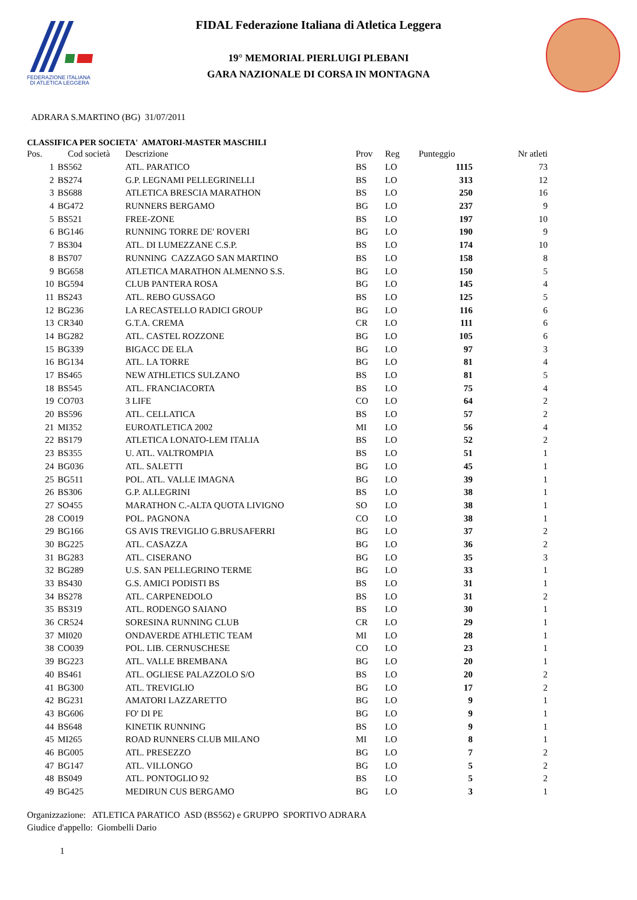FEDERAZIONE ITALIANA
DI ATLETICA LEGGERA
FIDAL Federazione Italiana di Atletica Leggera
19° MEMORIAL PIERLUIGI PLEBANI
GARA NAZIONALE DI CORSA IN MONTAGNA
ADRARA S.MARTINO (BG) 31/07/2011
CLASSIFICA PER SOCIETA' AMATORI-MASTER MASCHILI
| Pos. | Cod società | Descrizione | Prov | Reg | Punteggio | Nr atleti |
| --- | --- | --- | --- | --- | --- | --- |
| 1 | BS562 | ATL. PARATICO | BS | LO | 1115 | 73 |
| 2 | BS274 | G.P. LEGNAMI PELLEGRINELLI | BS | LO | 313 | 12 |
| 3 | BS688 | ATLETICA BRESCIA MARATHON | BS | LO | 250 | 16 |
| 4 | BG472 | RUNNERS BERGAMO | BG | LO | 237 | 9 |
| 5 | BS521 | FREE-ZONE | BS | LO | 197 | 10 |
| 6 | BG146 | RUNNING TORRE DE' ROVERI | BG | LO | 190 | 9 |
| 7 | BS304 | ATL. DI LUMEZZANE C.S.P. | BS | LO | 174 | 10 |
| 8 | BS707 | RUNNING CAZZAGO SAN MARTINO | BS | LO | 158 | 8 |
| 9 | BG658 | ATLETICA MARATHON ALMENNO S.S. | BG | LO | 150 | 5 |
| 10 | BG594 | CLUB PANTERA ROSA | BG | LO | 145 | 4 |
| 11 | BS243 | ATL. REBO GUSSAGO | BS | LO | 125 | 5 |
| 12 | BG236 | LA RECASTELLO RADICI GROUP | BG | LO | 116 | 6 |
| 13 | CR340 | G.T.A. CREMA | CR | LO | 111 | 6 |
| 14 | BG282 | ATL. CASTEL ROZZONE | BG | LO | 105 | 6 |
| 15 | BG339 | BIGACC DE ELA | BG | LO | 97 | 3 |
| 16 | BG134 | ATL. LA TORRE | BG | LO | 81 | 4 |
| 17 | BS465 | NEW ATHLETICS SULZANO | BS | LO | 81 | 5 |
| 18 | BS545 | ATL. FRANCIACORTA | BS | LO | 75 | 4 |
| 19 | CO703 | 3 LIFE | CO | LO | 64 | 2 |
| 20 | BS596 | ATL. CELLATICA | BS | LO | 57 | 2 |
| 21 | MI352 | EUROATLETICA 2002 | MI | LO | 56 | 4 |
| 22 | BS179 | ATLETICA LONATO-LEM ITALIA | BS | LO | 52 | 2 |
| 23 | BS355 | U. ATL. VALTROMPIA | BS | LO | 51 | 1 |
| 24 | BG036 | ATL. SALETTI | BG | LO | 45 | 1 |
| 25 | BG511 | POL. ATL. VALLE IMAGNA | BG | LO | 39 | 1 |
| 26 | BS306 | G.P. ALLEGRINI | BS | LO | 38 | 1 |
| 27 | SO455 | MARATHON C.-ALTA QUOTA LIVIGNO | SO | LO | 38 | 1 |
| 28 | CO019 | POL. PAGNONA | CO | LO | 38 | 1 |
| 29 | BG166 | GS AVIS TREVIGLIO G.BRUSAFERRI | BG | LO | 37 | 2 |
| 30 | BG225 | ATL. CASAZZA | BG | LO | 36 | 2 |
| 31 | BG283 | ATL. CISERANO | BG | LO | 35 | 3 |
| 32 | BG289 | U.S. SAN PELLEGRINO TERME | BG | LO | 33 | 1 |
| 33 | BS430 | G.S. AMICI PODISTI BS | BS | LO | 31 | 1 |
| 34 | BS278 | ATL. CARPENEDOLO | BS | LO | 31 | 2 |
| 35 | BS319 | ATL. RODENGO SAIANO | BS | LO | 30 | 1 |
| 36 | CR524 | SORESINA RUNNING CLUB | CR | LO | 29 | 1 |
| 37 | MI020 | ONDAVERDE ATHLETIC TEAM | MI | LO | 28 | 1 |
| 38 | CO039 | POL. LIB. CERNUSCHESE | CO | LO | 23 | 1 |
| 39 | BG223 | ATL. VALLE BREMBANA | BG | LO | 20 | 1 |
| 40 | BS461 | ATL. OGLIESE PALAZZOLO S/O | BS | LO | 20 | 2 |
| 41 | BG300 | ATL. TREVIGLIO | BG | LO | 17 | 2 |
| 42 | BG231 | AMATORI LAZZARETTO | BG | LO | 9 | 1 |
| 43 | BG606 | FO' DI PE | BG | LO | 9 | 1 |
| 44 | BS648 | KINETIK RUNNING | BS | LO | 9 | 1 |
| 45 | MI265 | ROAD RUNNERS CLUB MILANO | MI | LO | 8 | 1 |
| 46 | BG005 | ATL. PRESEZZO | BG | LO | 7 | 2 |
| 47 | BG147 | ATL. VILLONGO | BG | LO | 5 | 2 |
| 48 | BS049 | ATL. PONTOGLIO 92 | BS | LO | 5 | 2 |
| 49 | BG425 | MEDIRUN CUS BERGAMO | BG | LO | 3 | 1 |
Organizzazione: ATLETICA PARATICO ASD (BS562) e GRUPPO SPORTIVO ADRARA
Giudice d'appello: Giombelli Dario
1